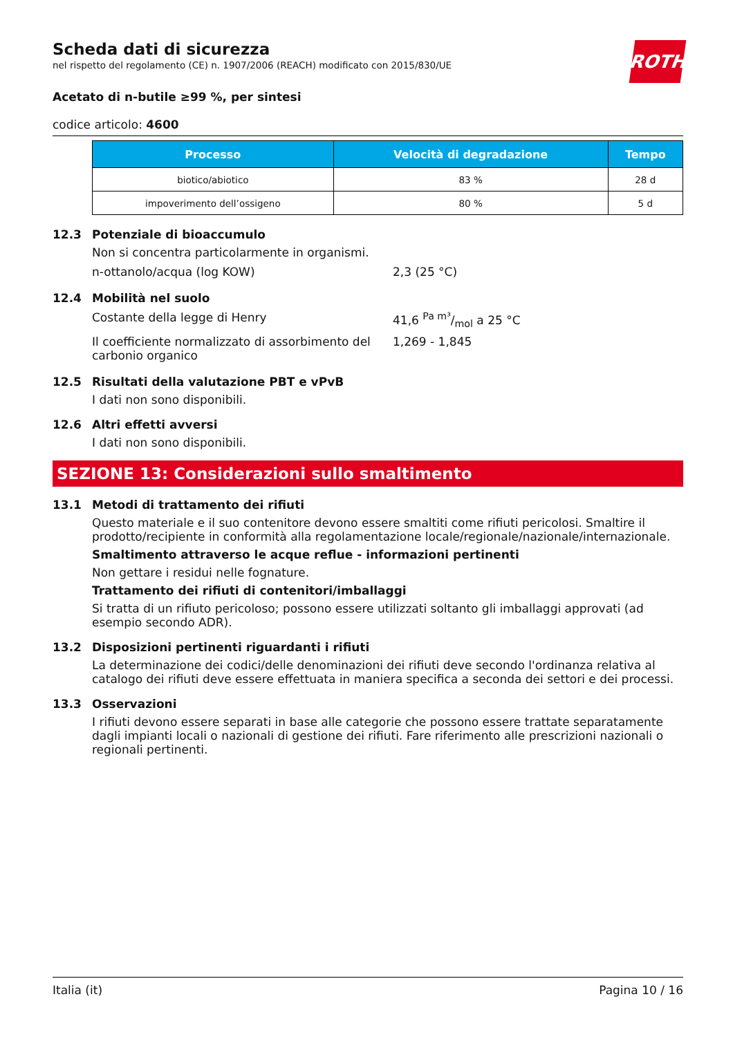ROTH
Scheda dati di sicurezza
nel rispetto del regolamento (CE) n. 1907/2006 (REACH) modificato con 2015/830/UE
Acetato di n-butile ≥99 %, per sintesi
codice articolo: 4600
| Processo | Velocità di degradazione | Tempo |
| --- | --- | --- |
| biotico/abiotico | 83 % | 28 d |
| impoverimento dell’ossigeno | 80 % | 5 d |
12.3 Potenziale di bioaccumulo
Non si concentra particolarmente in organismi.
n-ottanolo/acqua (log KOW) 2,3 (25 °C)
12.4 Mobilità nel suolo
Costante della legge di Henry 41,6 Pa m³/mol a 25 °C
Il coefficiente normalizzato di assorbimento del carbonio organico
1,269 - 1,845
12.5 Risultati della valutazione PBT e vPvB
I dati non sono disponibili.
12.6 Altri effetti avversi
I dati non sono disponibili.
SEZIONE 13: Considerazioni sullo smaltimento
13.1 Metodi di trattamento dei rifiuti
Questo materiale e il suo contenitore devono essere smaltiti come rifiuti pericolosi. Smaltire il prodotto/recipiente in conformità alla regolamentazione locale/regionale/nazionale/internazionale.
Smaltimento attraverso le acque reflue - informazioni pertinenti
Non gettare i residui nelle fognature.
Trattamento dei rifiuti di contenitori/imballaggi
Si tratta di un rifiuto pericoloso; possono essere utilizzati soltanto gli imballaggi approvati (ad esempio secondo ADR).
13.2 Disposizioni pertinenti riguardanti i rifiuti
La determinazione dei codici/delle denominazioni dei rifiuti deve secondo l'ordinanza relativa al catalogo dei rifiuti deve essere effettuata in maniera specifica a seconda dei settori e dei processi.
13.3 Osservazioni
I rifiuti devono essere separati in base alle categorie che possono essere trattate separatamente dagli impianti locali o nazionali di gestione dei rifiuti. Fare riferimento alle prescrizioni nazionali o regionali pertinenti.
Italia (it) Pagina 10 / 16